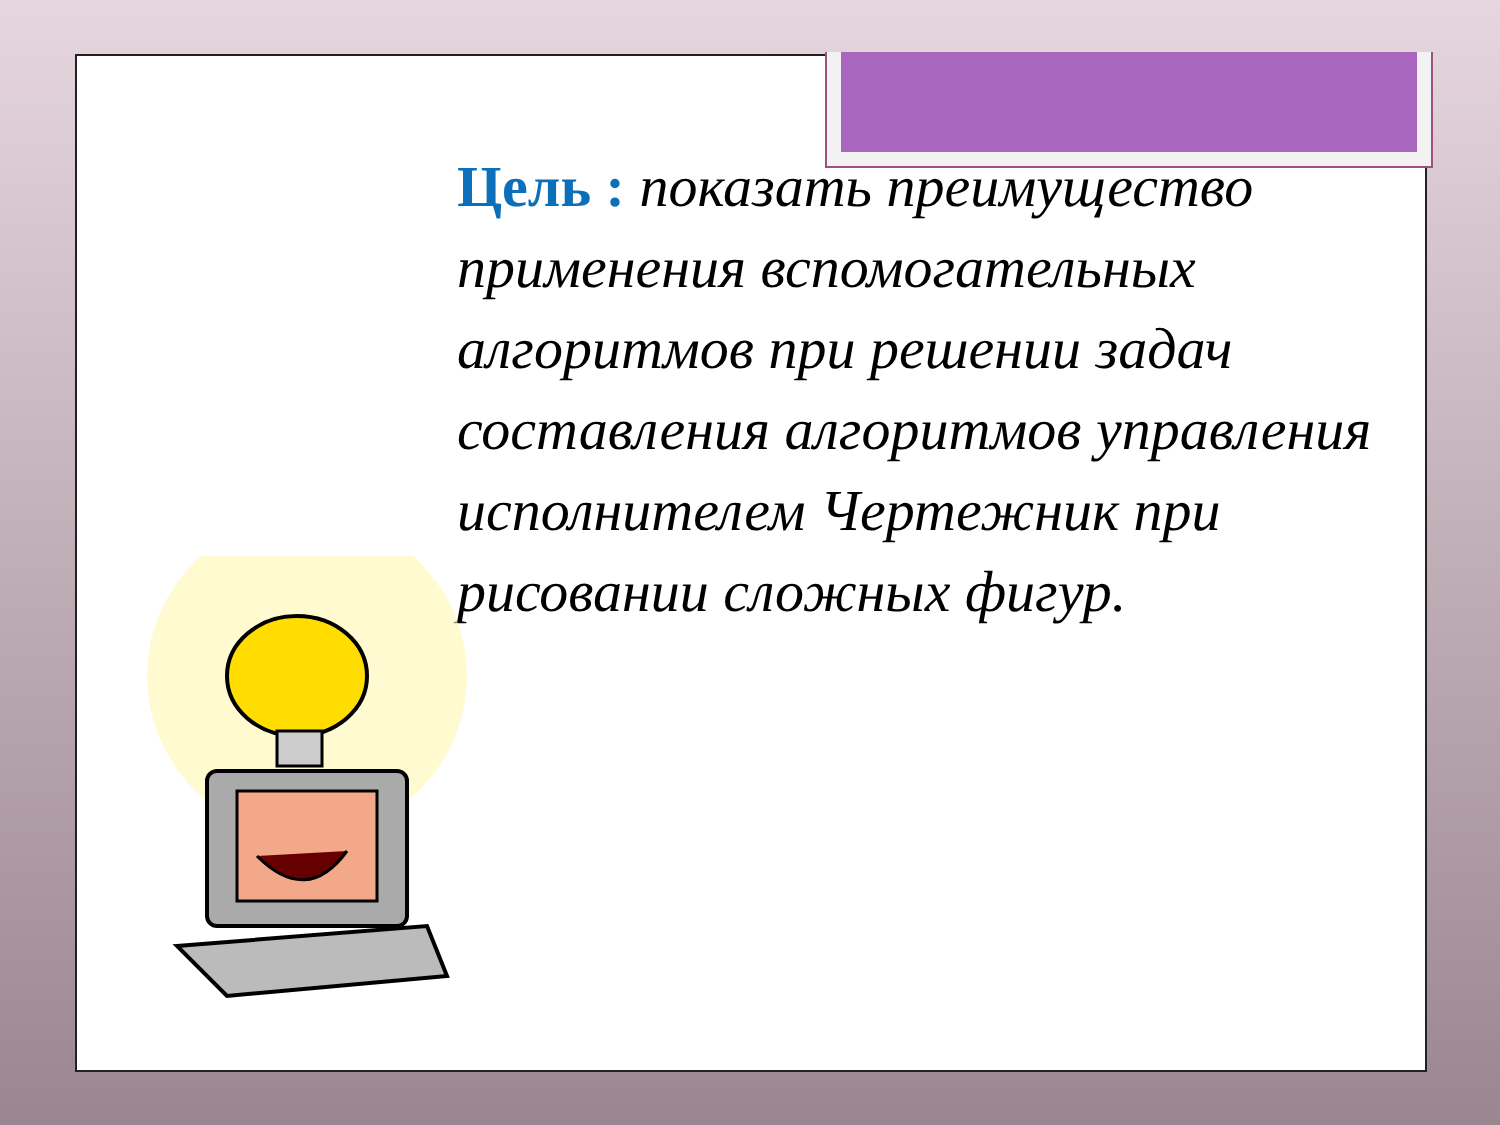Цель : показать преимущество применения вспомогательных алгоритмов при решении задач составления алгоритмов управления исполнителем Чертежник при рисовании сложных фигур.